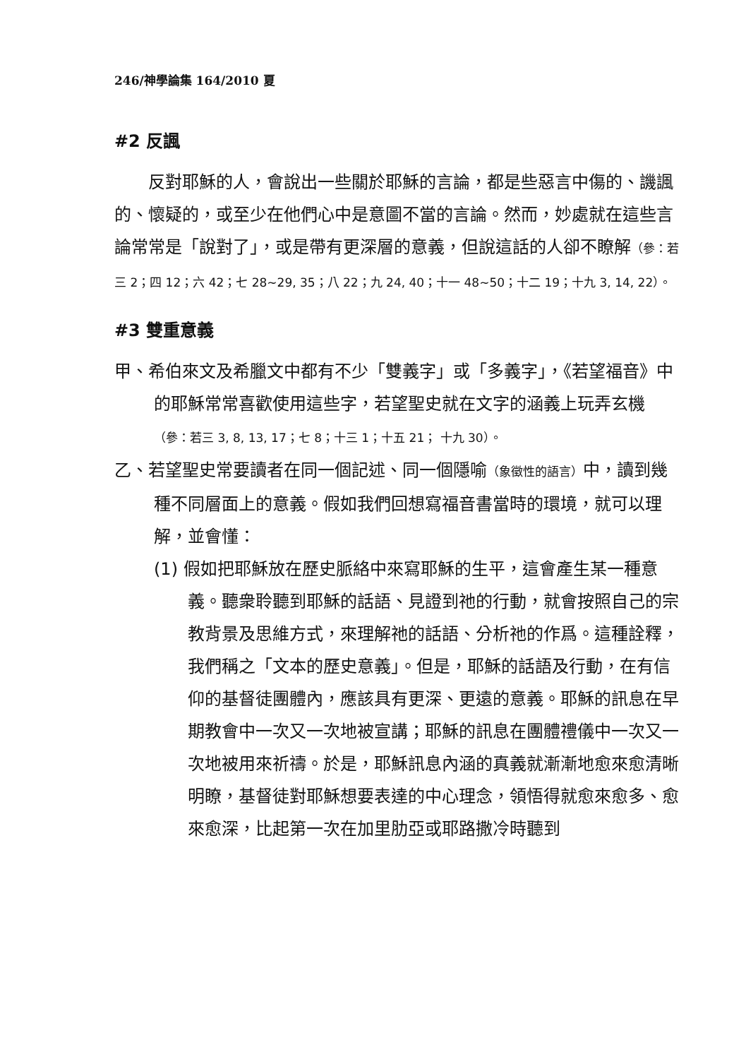246/神學論集 164/2010 夏
#2 反諷
反對耶穌的人，會說出一些關於耶穌的言論，都是些惡言中傷的、譏諷的、懷疑的，或至少在他們心中是意圖不當的言論。然而，妙處就在這些言論常常是「說對了」，或是帶有更深層的意義，但說這話的人卻不瞭解（參：若三 2；四 12；六 42；七 28~29, 35；八 22；九 24, 40；十一 48~50；十二 19；十九 3, 14, 22）。
#3 雙重意義
甲、希伯來文及希臘文中都有不少「雙義字」或「多義字」，《若望福音》中的耶穌常常喜歡使用這些字，若望聖史就在文字的涵義上玩弄玄機（參：若三 3, 8, 13, 17；七 8；十三 1；十五 21； 十九 30）。
乙、若望聖史常要讀者在同一個記述、同一個隱喻（象徵性的語言）中，讀到幾種不同層面上的意義。假如我們回想寫福音書當時的環境，就可以理解，並會懂：
(1) 假如把耶穌放在歷史脈絡中來寫耶穌的生平，這會產生某一種意義。聽衆聆聽到耶穌的話語、見證到祂的行動，就會按照自己的宗教背景及思維方式，來理解祂的話語、分析祂的作爲。這種詮釋，我們稱之「文本的歷史意義」。但是，耶穌的話語及行動，在有信仰的基督徒團體內，應該具有更深、更遠的意義。耶穌的訊息在早期教會中一次又一次地被宣講；耶穌的訊息在團體禮儀中一次又一次地被用來祈禱。於是，耶穌訊息內涵的真義就漸漸地愈來愈清晰明瞭，基督徒對耶穌想要表達的中心理念，領悟得就愈來愈多、愈來愈深，比起第一次在加里肋亞或耶路撒冷時聽到